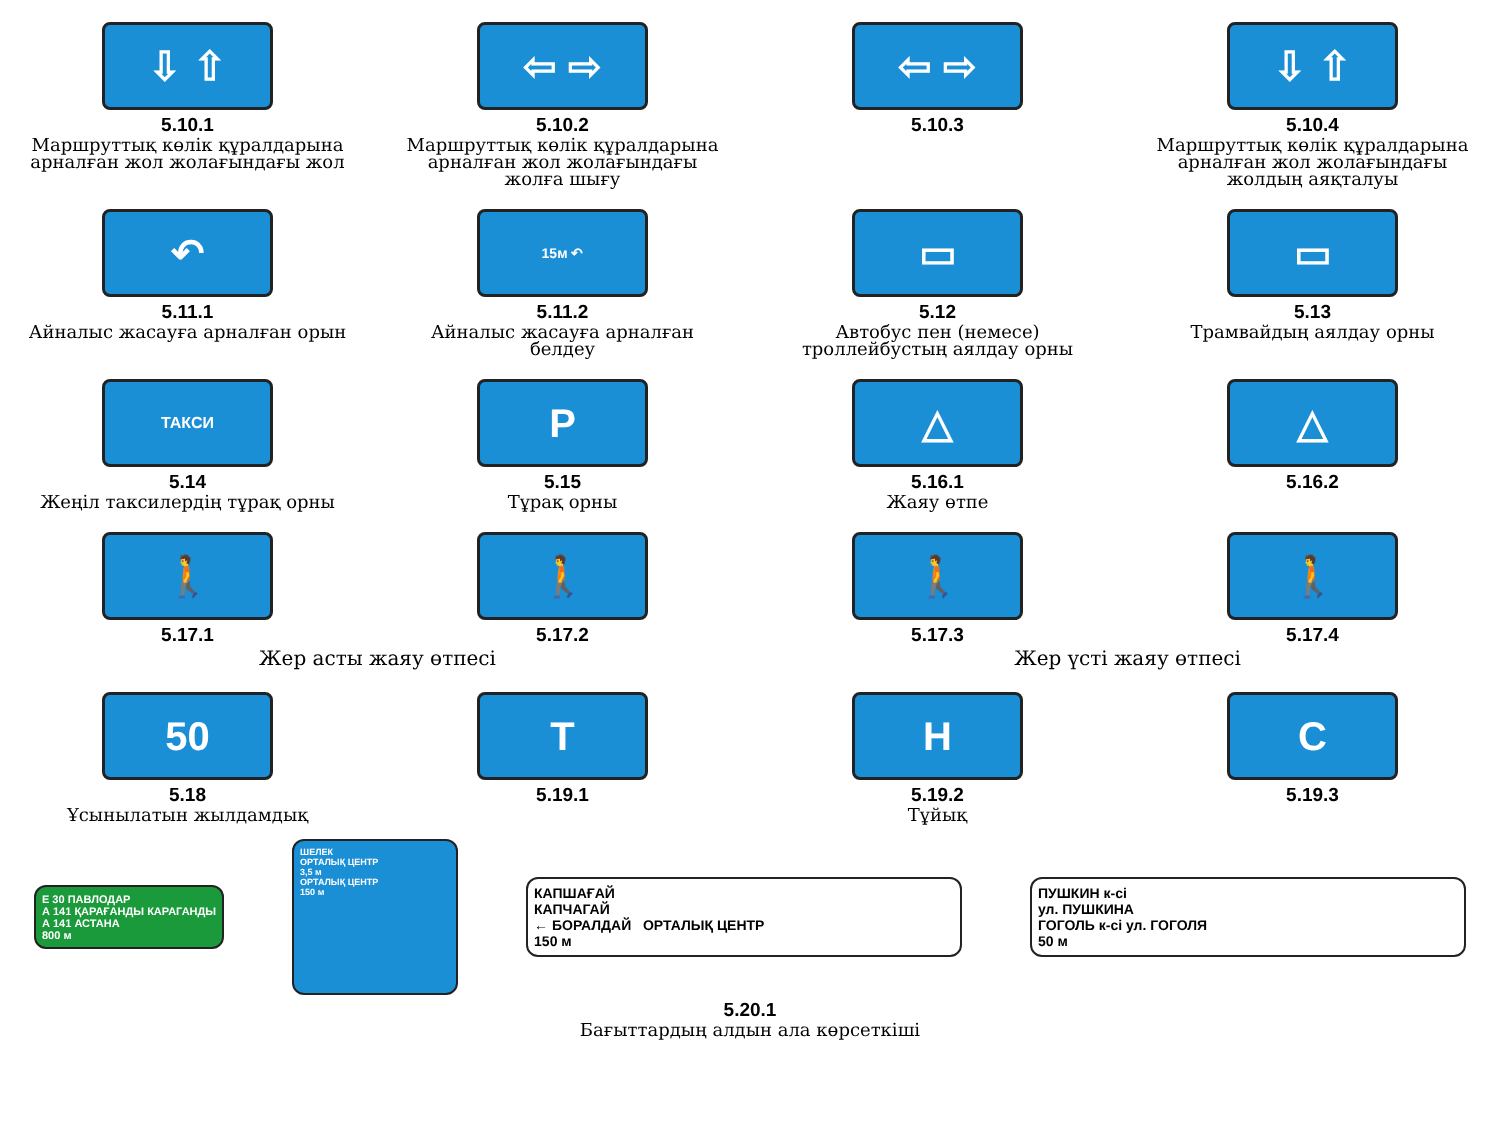⇩ ⇧
5.10.1
Маршруттық көлік құралдарына арналған жол жолағындағы жол
⇦ ⇨
5.10.2
Маршруттық көлік құралдарына арналған жол жолағындағы жолға шығу
⇦ ⇨
5.10.3
⇩ ⇧
5.10.4
Маршруттық көлік құралдарына арналған жол жолағындағы жолдың аяқталуы
↶
5.11.1
Айналыс жасауға арналған орын
15м ↶
5.11.2
Айналыс жасауға арналған белдеу
▭
5.12
Автобус пен (немесе) троллейбустың аялдау орны
▭
5.13
Трамвайдың аялдау орны
ТАКСИ
5.14
Жеңіл таксилердің тұрақ орны
P
5.15
Тұрақ орны
△
5.16.1
Жаяу өтпе
△
5.16.2
🚶
5.17.1
🚶
5.17.2
🚶
5.17.3
🚶
5.17.4
Жер асты жаяу өтпесі Жер үсті жаяу өтпесі
50
5.18
Ұсынылатын жылдамдық
T
5.19.1
H
5.19.2
Тұйық
C
5.19.3
E 30 ПАВЛОДАР
А 141 ҚАРАҒАНДЫ КАРАГАНДЫ
А 141 АСТАНА
800 м
ШЕЛЕК
ОРТАЛЫҚ ЦЕНТР
3,5 м
ОРТАЛЫҚ ЦЕНТР
150 м
КАПШАҒАЙ
КАПЧАГАЙ
← БОРАЛДАЙ ОРТАЛЫҚ ЦЕНТР
150 м
ПУШКИН к-сі
ул. ПУШКИНА
ГОГОЛЬ к-сі ул. ГОГОЛЯ
50 м
5.20.1
Бағыттардың алдын ала көрсеткіші